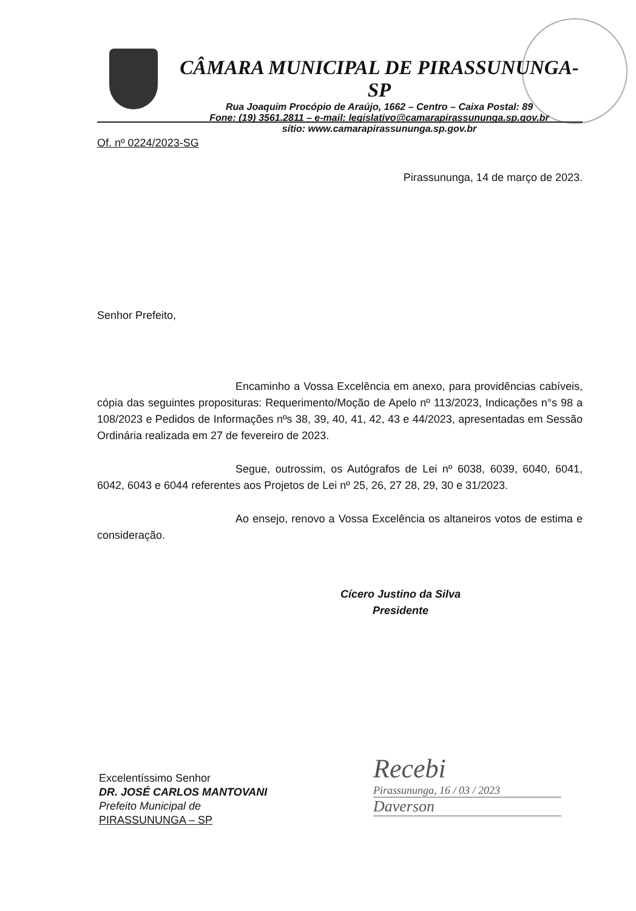CÂMARA MUNICIPAL DE PIRASSUNUNGA-SP
Rua Joaquim Procópio de Araújo, 1662 – Centro – Caixa Postal: 89
Fone: (19) 3561.2811 – e-mail: legislativo@camarapirassununga.sp.gov.br
sítio: www.camarapirassununga.sp.gov.br
Of. nº 0224/2023-SG
Pirassununga, 14 de março de 2023.
Senhor Prefeito,
Encaminho a Vossa Excelência em anexo, para providências cabíveis, cópia das seguintes proposituras: Requerimento/Moção de Apelo nº 113/2023, Indicações n°s 98 a 108/2023 e Pedidos de Informações nºs 38, 39, 40, 41, 42, 43 e 44/2023, apresentadas em Sessão Ordinária realizada em 27 de fevereiro de 2023.
Segue, outrossim, os Autógrafos de Lei nº 6038, 6039, 6040, 6041, 6042, 6043 e 6044 referentes aos Projetos de Lei nº 25, 26, 27 28, 29, 30 e 31/2023.
Ao ensejo, renovo a Vossa Excelência os altaneiros votos de estima e consideração.
Cícero Justino da Silva
Presidente
Excelentíssimo Senhor
DR. JOSÉ CARLOS MANTOVANI
Prefeito Municipal de
PIRASSUNUNGA – SP
Recebi
Pirassununga, 16 / 03 / 2023
Daverson